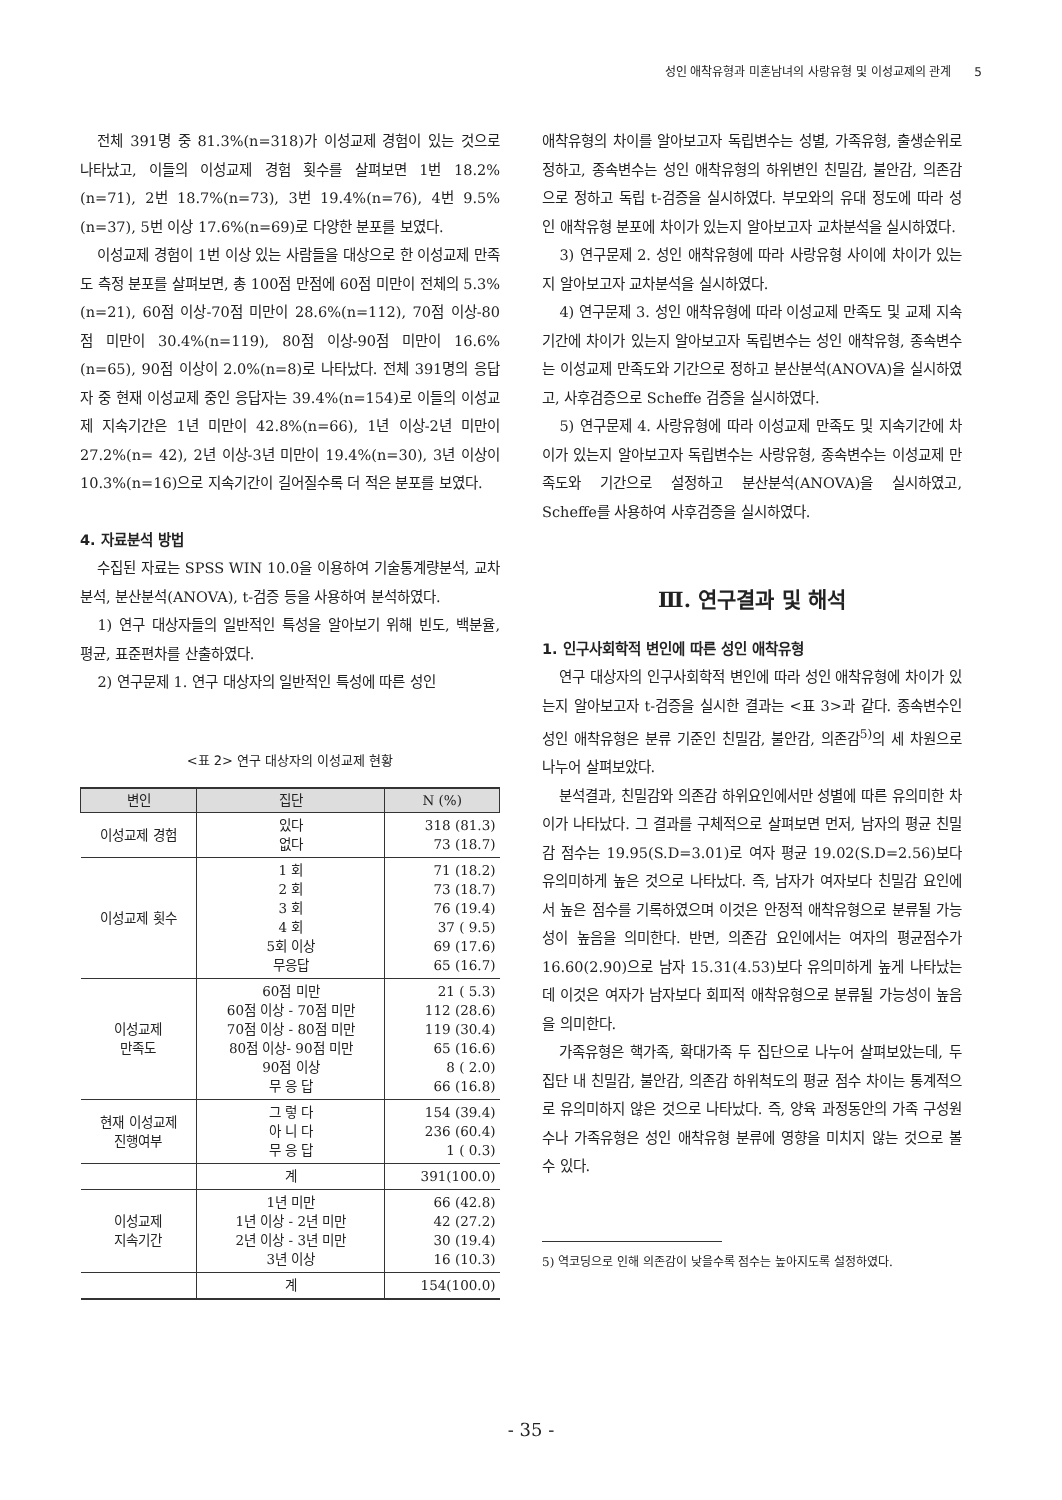성인 애착유형과 미혼남녀의 사랑유형 및 이성교제의 관계 5
전체 391명 중 81.3%(n=318)가 이성교제 경험이 있는 것으로 나타났고, 이들의 이성교제 경험 횟수를 살펴보면 1번 18.2%(n=71), 2번 18.7%(n=73), 3번 19.4%(n=76), 4번 9.5%(n=37), 5번 이상 17.6%(n=69)로 다양한 분포를 보였다.
이성교제 경험이 1번 이상 있는 사람들을 대상으로 한 이성교제 만족도 측정 분포를 살펴보면, 총 100점 만점에 60점 미만이 전체의 5.3%(n=21), 60점 이상-70점 미만이 28.6%(n=112), 70점 이상-80점 미만이 30.4%(n=119), 80점 이상-90점 미만이 16.6%(n=65), 90점 이상이 2.0%(n=8)로 나타났다. 전체 391명의 응답자 중 현재 이성교제 중인 응답자는 39.4%(n=154)로 이들의 이성교제 지속기간은 1년 미만이 42.8%(n=66), 1년 이상-2년 미만이 27.2%(n= 42), 2년 이상-3년 미만이 19.4%(n=30), 3년 이상이 10.3%(n=16)으로 지속기간이 길어질수록 더 적은 분포를 보였다.
4. 자료분석 방법
수집된 자료는 SPSS WIN 10.0을 이용하여 기술통계량분석, 교차분석, 분산분석(ANOVA), t-검증 등을 사용하여 분석하였다.
1) 연구 대상자들의 일반적인 특성을 알아보기 위해 빈도, 백분율, 평균, 표준편차를 산출하였다.
2) 연구문제 1. 연구 대상자의 일반적인 특성에 따른 성인
<표 2> 연구 대상자의 이성교제 현황
| 변인 | 집단 | N (%) |
| --- | --- | --- |
| 이성교제 경험 | 있다 없다 | 318 (81.3) 73 (18.7) |
| 이성교제 횟수 | 1 회 2 회 3 회 4 회 5회 이상 무응답 | 71 (18.2) 73 (18.7) 76 (19.4) 37 ( 9.5) 69 (17.6) 65 (16.7) |
| 이성교제 만족도 | 60점 미만 60점 이상 - 70점 미만 70점 이상 - 80점 미만 80점 이상- 90점 미만 90점 이상 무 응 답 | 21 ( 5.3) 112 (28.6) 119 (30.4) 65 (16.6) 8 ( 2.0) 66 (16.8) |
| 현재 이성교제 진행여부 | 그 렇 다 아 니 다 무 응 답 | 154 (39.4) 236 (60.4) 1 ( 0.3) |
| | 계 | 391(100.0) |
| 이성교제 지속기간 | 1년 미만 1년 이상 - 2년 미만 2년 이상 - 3년 미만 3년 이상 | 66 (42.8) 42 (27.2) 30 (19.4) 16 (10.3) |
| | 계 | 154(100.0) |
애착유형의 차이를 알아보고자 독립변수는 성별, 가족유형, 출생순위로 정하고, 종속변수는 성인 애착유형의 하위변인 친밀감, 불안감, 의존감으로 정하고 독립 t-검증을 실시하였다. 부모와의 유대 정도에 따라 성인 애착유형 분포에 차이가 있는지 알아보고자 교차분석을 실시하였다.
3) 연구문제 2. 성인 애착유형에 따라 사랑유형 사이에 차이가 있는지 알아보고자 교차분석을 실시하였다.
4) 연구문제 3. 성인 애착유형에 따라 이성교제 만족도 및 교제 지속기간에 차이가 있는지 알아보고자 독립변수는 성인 애착유형, 종속변수는 이성교제 만족도와 기간으로 정하고 분산분석(ANOVA)을 실시하였고, 사후검증으로 Scheffe 검증을 실시하였다.
5) 연구문제 4. 사랑유형에 따라 이성교제 만족도 및 지속기간에 차이가 있는지 알아보고자 독립변수는 사랑유형, 종속변수는 이성교제 만족도와 기간으로 설정하고 분산분석(ANOVA)을 실시하였고, Scheffe를 사용하여 사후검증을 실시하였다.
Ⅲ. 연구결과 및 해석
1. 인구사회학적 변인에 따른 성인 애착유형
연구 대상자의 인구사회학적 변인에 따라 성인 애착유형에 차이가 있는지 알아보고자 t-검증을 실시한 결과는 <표 3>과 같다. 종속변수인 성인 애착유형은 분류 기준인 친밀감, 불안감, 의존감<sup>5)</sup>의 세 차원으로 나누어 살펴보았다.
분석결과, 친밀감와 의존감 하위요인에서만 성별에 따른 유의미한 차이가 나타났다. 그 결과를 구체적으로 살펴보면 먼저, 남자의 평균 친밀감 점수는 19.95(S.D=3.01)로 여자 평균 19.02(S.D=2.56)보다 유의미하게 높은 것으로 나타났다. 즉, 남자가 여자보다 친밀감 요인에서 높은 점수를 기록하였으며 이것은 안정적 애착유형으로 분류될 가능성이 높음을 의미한다. 반면, 의존감 요인에서는 여자의 평균점수가 16.60(2.90)으로 남자 15.31(4.53)보다 유의미하게 높게 나타났는데 이것은 여자가 남자보다 회피적 애착유형으로 분류될 가능성이 높음을 의미한다.
가족유형은 핵가족, 확대가족 두 집단으로 나누어 살펴보았는데, 두 집단 내 친밀감, 불안감, 의존감 하위척도의 평균 점수 차이는 통계적으로 유의미하지 않은 것으로 나타났다. 즉, 양육 과정동안의 가족 구성원 수나 가족유형은 성인 애착유형 분류에 영향을 미치지 않는 것으로 볼 수 있다.
5) 역코딩으로 인해 의존감이 낮을수록 점수는 높아지도록 설정하였다.
- 35 -